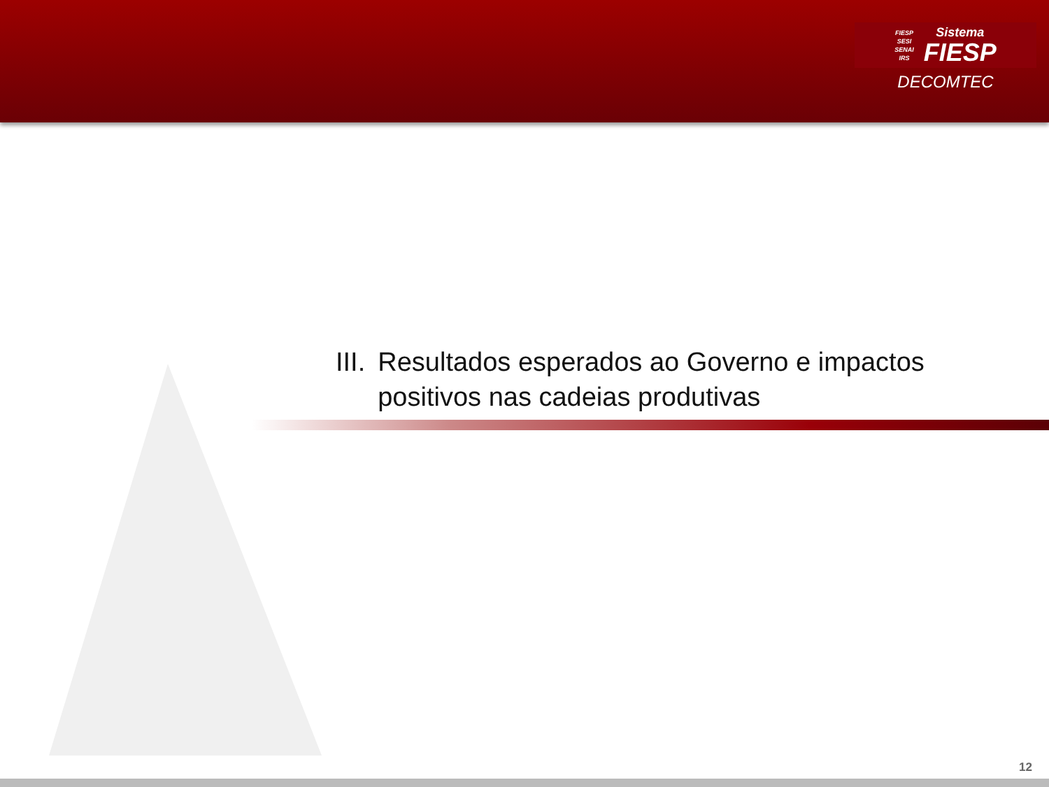FIESP
SESI
SENAI
IRS
Sistema
FIESP
DECOMTEC
III. Resultados esperados ao Governo e impactos positivos nas cadeias produtivas
12